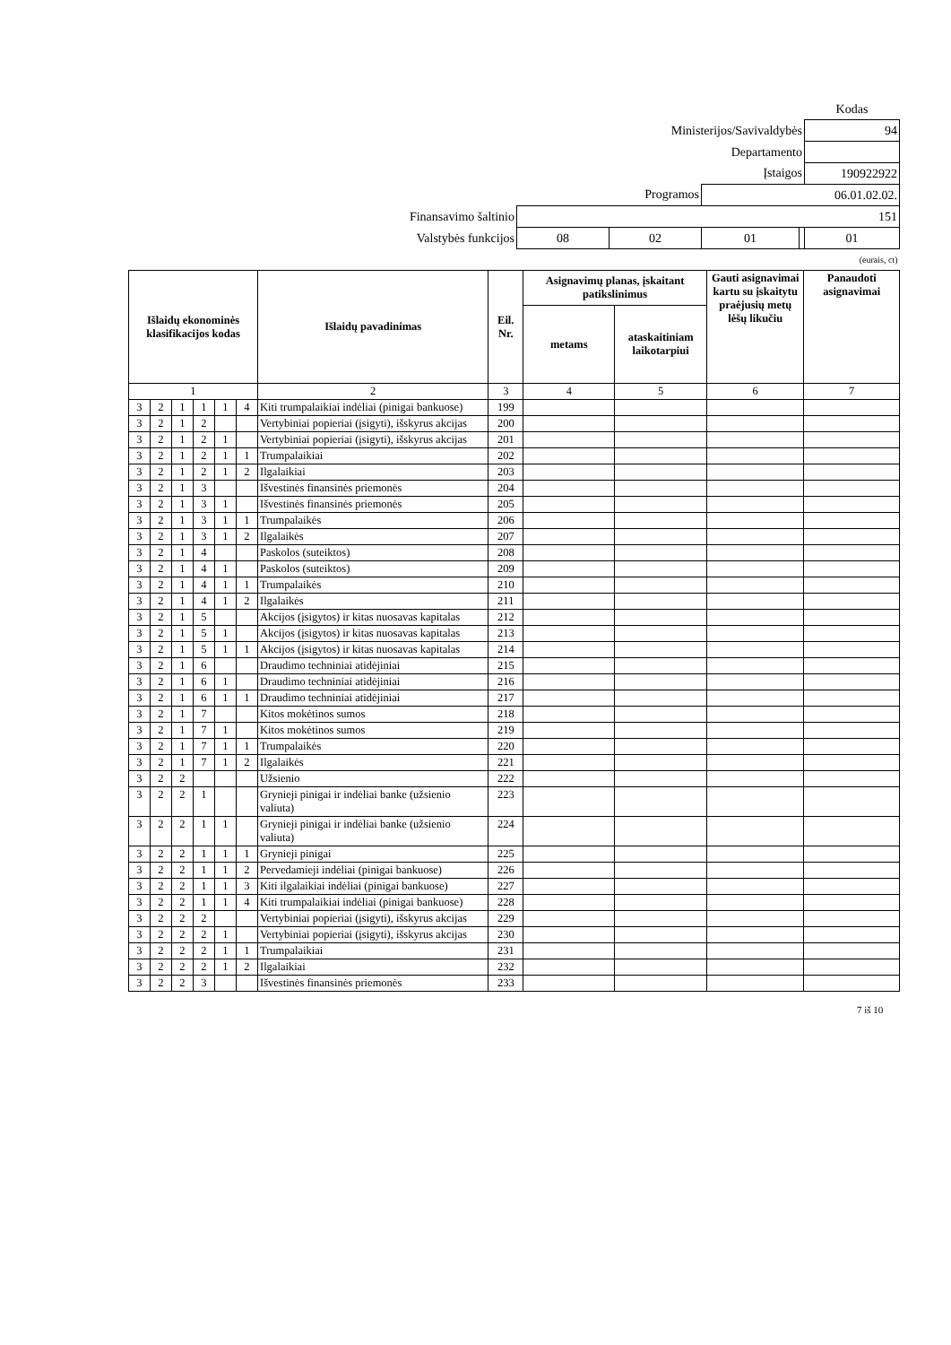| | | | | | Kodas |
| Ministerijos/Savivaldybės | | | | | 94 |
| Departamento | | | | | |
| Įstaigos | | | | | 190922922 |
| Programos | | | 06.01.02.02. | | |
| Finansavimo šaltinio | 151 | | | | |
| Valstybės funkcijos | 08 | 02 | 01 | | 01 |
| (eurais, ct) | | | | | |
| Išlaidų ekonominės klasifikacijos kodas | | | | | | Išlaidų pavadinimas | Eil. Nr. | Asignavimų planas, įskaitant patikslinimus | | Gauti asignavimai kartu su įskaitytu praėjusių metų lėšų likučiu | Panaudoti asignavimai |
| --- | --- | --- | --- | --- | --- | --- | --- | --- | --- | --- | --- |
| | | | | | | | | metams | ataskaitiniam laikotarpiui | | |
| 1 | | | | | | 2 | 3 | 4 | 5 | 6 | 7 |
| 3 | 2 | 1 | 1 | 1 | 4 | Kiti trumpalaikiai indėliai (pinigai bankuose) | 199 | | | | |
| 3 | 2 | 1 | 2 | | | Vertybiniai popieriai (įsigyti), išskyrus akcijas | 200 | | | | |
| 3 | 2 | 1 | 2 | 1 | | Vertybiniai popieriai (įsigyti), išskyrus akcijas | 201 | | | | |
| 3 | 2 | 1 | 2 | 1 | 1 | Trumpalaikiai | 202 | | | | |
| 3 | 2 | 1 | 2 | 1 | 2 | Ilgalaikiai | 203 | | | | |
| 3 | 2 | 1 | 3 | | | Išvestinės finansinės priemonės | 204 | | | | |
| 3 | 2 | 1 | 3 | 1 | | Išvestinės finansinės priemonės | 205 | | | | |
| 3 | 2 | 1 | 3 | 1 | 1 | Trumpalaikės | 206 | | | | |
| 3 | 2 | 1 | 3 | 1 | 2 | Ilgalaikės | 207 | | | | |
| 3 | 2 | 1 | 4 | | | Paskolos (suteiktos) | 208 | | | | |
| 3 | 2 | 1 | 4 | 1 | | Paskolos (suteiktos) | 209 | | | | |
| 3 | 2 | 1 | 4 | 1 | 1 | Trumpalaikės | 210 | | | | |
| 3 | 2 | 1 | 4 | 1 | 2 | Ilgalaikės | 211 | | | | |
| 3 | 2 | 1 | 5 | | | Akcijos (įsigytos) ir kitas nuosavas kapitalas | 212 | | | | |
| 3 | 2 | 1 | 5 | 1 | | Akcijos (įsigytos) ir kitas nuosavas kapitalas | 213 | | | | |
| 3 | 2 | 1 | 5 | 1 | 1 | Akcijos (įsigytos) ir kitas nuosavas kapitalas | 214 | | | | |
| 3 | 2 | 1 | 6 | | | Draudimo techniniai atidėjiniai | 215 | | | | |
| 3 | 2 | 1 | 6 | 1 | | Draudimo techniniai atidėjiniai | 216 | | | | |
| 3 | 2 | 1 | 6 | 1 | 1 | Draudimo techniniai atidėjiniai | 217 | | | | |
| 3 | 2 | 1 | 7 | | | Kitos mokėtinos sumos | 218 | | | | |
| 3 | 2 | 1 | 7 | 1 | | Kitos mokėtinos sumos | 219 | | | | |
| 3 | 2 | 1 | 7 | 1 | 1 | Trumpalaikės | 220 | | | | |
| 3 | 2 | 1 | 7 | 1 | 2 | Ilgalaikės | 221 | | | | |
| 3 | 2 | 2 | | | | Užsienio | 222 | | | | |
| 3 | 2 | 2 | 1 | | | Grynieji pinigai ir indėliai banke (užsienio valiuta) | 223 | | | | |
| 3 | 2 | 2 | 1 | 1 | | Grynieji pinigai ir indėliai banke (užsienio valiuta) | 224 | | | | |
| 3 | 2 | 2 | 1 | 1 | 1 | Grynieji pinigai | 225 | | | | |
| 3 | 2 | 2 | 1 | 1 | 2 | Pervedamieji indėliai (pinigai bankuose) | 226 | | | | |
| 3 | 2 | 2 | 1 | 1 | 3 | Kiti ilgalaikiai indėliai (pinigai bankuose) | 227 | | | | |
| 3 | 2 | 2 | 1 | 1 | 4 | Kiti trumpalaikiai indėliai (pinigai bankuose) | 228 | | | | |
| 3 | 2 | 2 | 2 | | | Vertybiniai popieriai (įsigyti), išskyrus akcijas | 229 | | | | |
| 3 | 2 | 2 | 2 | 1 | | Vertybiniai popieriai (įsigyti), išskyrus akcijas | 230 | | | | |
| 3 | 2 | 2 | 2 | 1 | 1 | Trumpalaikiai | 231 | | | | |
| 3 | 2 | 2 | 2 | 1 | 2 | Ilgalaikiai | 232 | | | | |
| 3 | 2 | 2 | 3 | | | Išvestinės finansinės priemonės | 233 | | | | |
7 iš 10